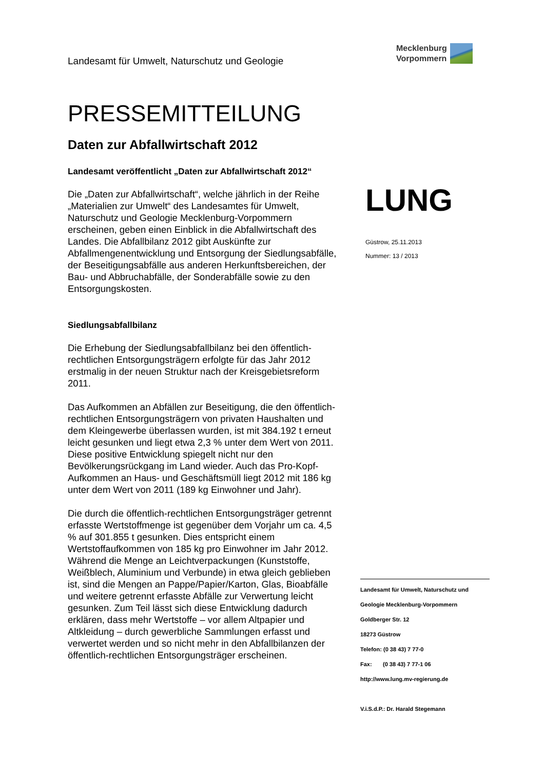Landesamt für Umwelt, Naturschutz und Geologie
Mecklenburg
Vorpommern
PRESSEMITTEILUNG
Daten zur Abfallwirtschaft 2012
Landesamt veröffentlicht „Daten zur Abfallwirtschaft 2012“
Die „Daten zur Abfallwirtschaft“, welche jährlich in der Reihe „Materialien zur Umwelt“ des Landesamtes für Umwelt, Naturschutz und Geologie Mecklenburg-Vorpommern erscheinen, geben einen Einblick in die Abfallwirtschaft des Landes. Die Abfallbilanz 2012 gibt Auskünfte zur Abfallmengenentwicklung und Entsorgung der Siedlungsabfälle, der Beseitigungsabfälle aus anderen Herkunftsbereichen, der Bau- und Abbruchabfälle, der Sonderabfälle sowie zu den Entsorgungskosten.
Siedlungsabfallbilanz
Die Erhebung der Siedlungsabfallbilanz bei den öffentlich-rechtlichen Entsorgungsträgern erfolgte für das Jahr 2012 erstmalig in der neuen Struktur nach der Kreisgebietsreform 2011.
Das Aufkommen an Abfällen zur Beseitigung, die den öffentlich-rechtlichen Entsorgungsträgern von privaten Haushalten und dem Kleingewerbe überlassen wurden, ist mit 384.192 t erneut leicht gesunken und liegt etwa 2,3 % unter dem Wert von 2011. Diese positive Entwicklung spiegelt nicht nur den Bevölkerungsrückgang im Land wieder. Auch das Pro-Kopf-Aufkommen an Haus- und Geschäftsmüll liegt 2012 mit 186 kg unter dem Wert von 2011 (189 kg Einwohner und Jahr).
Die durch die öffentlich-rechtlichen Entsorgungsträger getrennt erfasste Wertstoffmenge ist gegenüber dem Vorjahr um ca. 4,5 % auf 301.855 t gesunken. Dies entspricht einem Wertstoffaufkommen von 185 kg pro Einwohner im Jahr 2012. Während die Menge an Leichtverpackungen (Kunststoffe, Weißblech, Aluminium und Verbunde) in etwa gleich geblieben ist, sind die Mengen an Pappe/Papier/Karton, Glas, Bioabfälle und weitere getrennt erfasste Abfälle zur Verwertung leicht gesunken. Zum Teil lässt sich diese Entwicklung dadurch erklären, dass mehr Wertstoffe – vor allem Altpapier und Altkleidung – durch gewerbliche Sammlungen erfasst und verwertet werden und so nicht mehr in den Abfallbilanzen der öffentlich-rechtlichen Entsorgungsträger erscheinen.
LUNG
Güstrow, 25.11.2013
Nummer: 13 / 2013
Landesamt für Umwelt, Naturschutz und
Geologie Mecklenburg-Vorpommern
Goldberger Str. 12
18273 Güstrow
Telefon: (0 38 43) 7 77-0
Fax: (0 38 43) 7 77-1 06
http://www.lung.mv-regierung.de
V.i.S.d.P.: Dr. Harald Stegemann